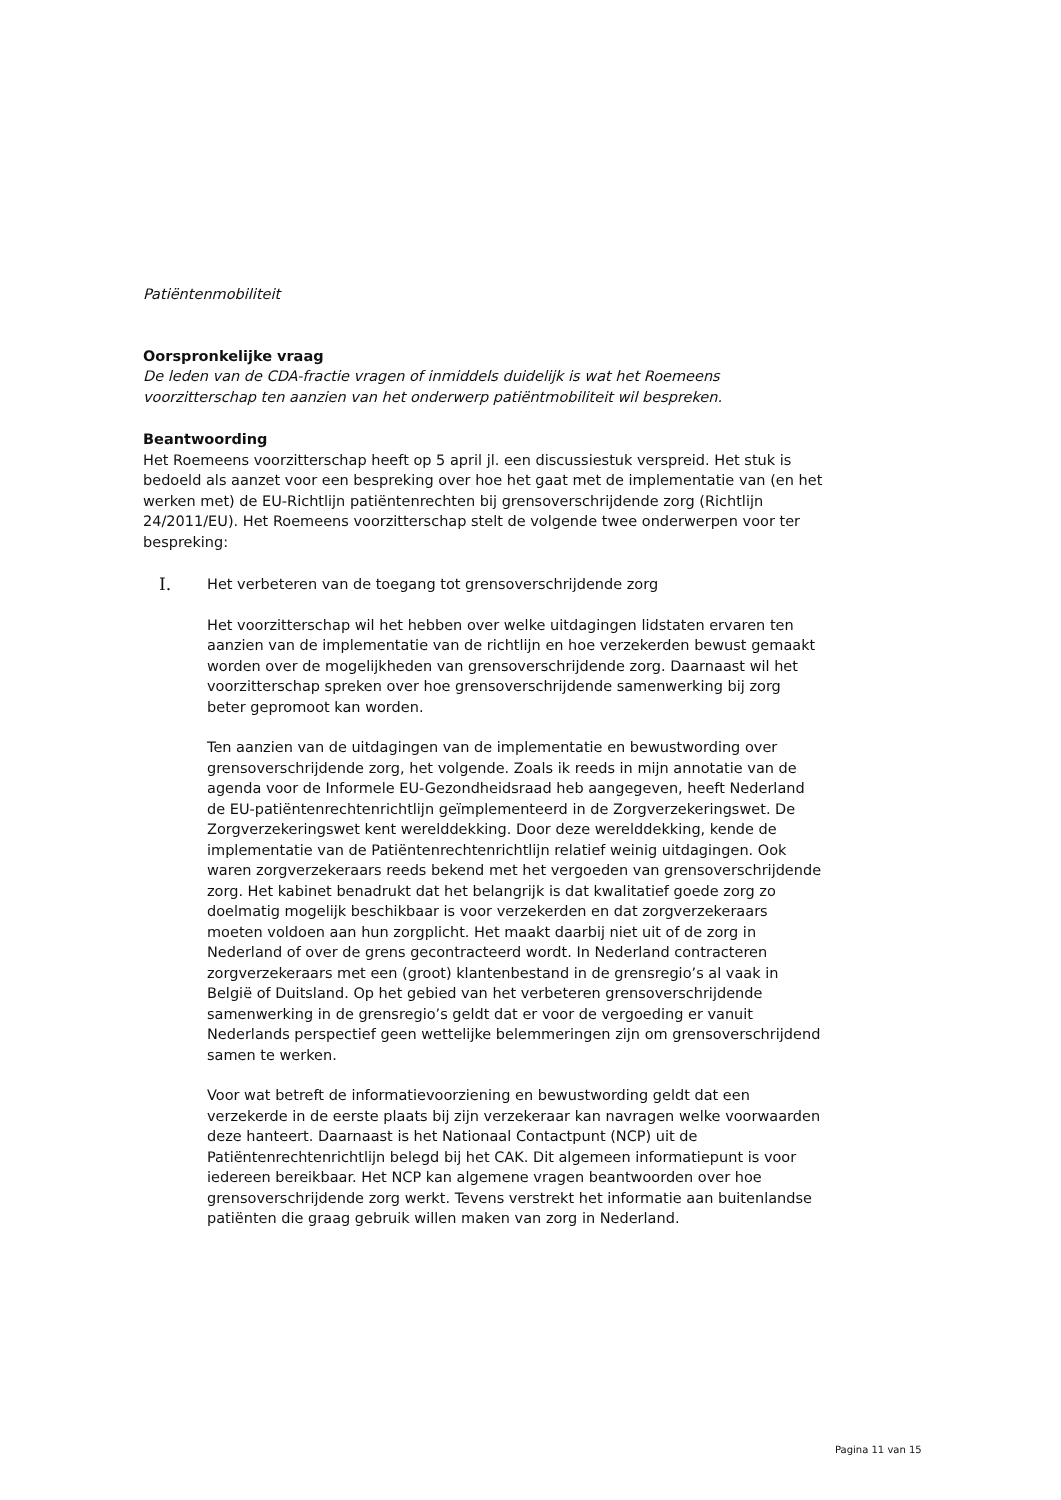Patiëntenmobiliteit
Oorspronkelijke vraag
De leden van de CDA-fractie vragen of inmiddels duidelijk is wat het Roemeens voorzitterschap ten aanzien van het onderwerp patiëntmobiliteit wil bespreken.
Beantwoording
Het Roemeens voorzitterschap heeft op 5 april jl. een discussiestuk verspreid. Het stuk is bedoeld als aanzet voor een bespreking over hoe het gaat met de implementatie van (en het werken met) de EU-Richtlijn patiëntenrechten bij grensoverschrijdende zorg (Richtlijn 24/2011/EU). Het Roemeens voorzitterschap stelt de volgende twee onderwerpen voor ter bespreking:
I.
Het verbeteren van de toegang tot grensoverschrijdende zorg
Het voorzitterschap wil het hebben over welke uitdagingen lidstaten ervaren ten aanzien van de implementatie van de richtlijn en hoe verzekerden bewust gemaakt worden over de mogelijkheden van grensoverschrijdende zorg. Daarnaast wil het voorzitterschap spreken over hoe grensoverschrijdende samenwerking bij zorg beter gepromoot kan worden.
Ten aanzien van de uitdagingen van de implementatie en bewustwording over grensoverschrijdende zorg, het volgende. Zoals ik reeds in mijn annotatie van de agenda voor de Informele EU-Gezondheidsraad heb aangegeven, heeft Nederland de EU-patiëntenrechtenrichtlijn geïmplementeerd in de Zorgverzekeringswet. De Zorgverzekeringswet kent werelddekking. Door deze werelddekking, kende de implementatie van de Patiëntenrechtenrichtlijn relatief weinig uitdagingen. Ook waren zorgverzekeraars reeds bekend met het vergoeden van grensoverschrijdende zorg. Het kabinet benadrukt dat het belangrijk is dat kwalitatief goede zorg zo doelmatig mogelijk beschikbaar is voor verzekerden en dat zorgverzekeraars moeten voldoen aan hun zorgplicht. Het maakt daarbij niet uit of de zorg in Nederland of over de grens gecontracteerd wordt. In Nederland contracteren zorgverzekeraars met een (groot) klantenbestand in de grensregio’s al vaak in België of Duitsland. Op het gebied van het verbeteren grensoverschrijdende samenwerking in de grensregio’s geldt dat er voor de vergoeding er vanuit Nederlands perspectief geen wettelijke belemmeringen zijn om grensoverschrijdend samen te werken.
Voor wat betreft de informatievoorziening en bewustwording geldt dat een verzekerde in de eerste plaats bij zijn verzekeraar kan navragen welke voorwaarden deze hanteert. Daarnaast is het Nationaal Contactpunt (NCP) uit de Patiëntenrechtenrichtlijn belegd bij het CAK. Dit algemeen informatiepunt is voor iedereen bereikbaar. Het NCP kan algemene vragen beantwoorden over hoe grensoverschrijdende zorg werkt. Tevens verstrekt het informatie aan buitenlandse patiënten die graag gebruik willen maken van zorg in Nederland.
Pagina 11 van 15